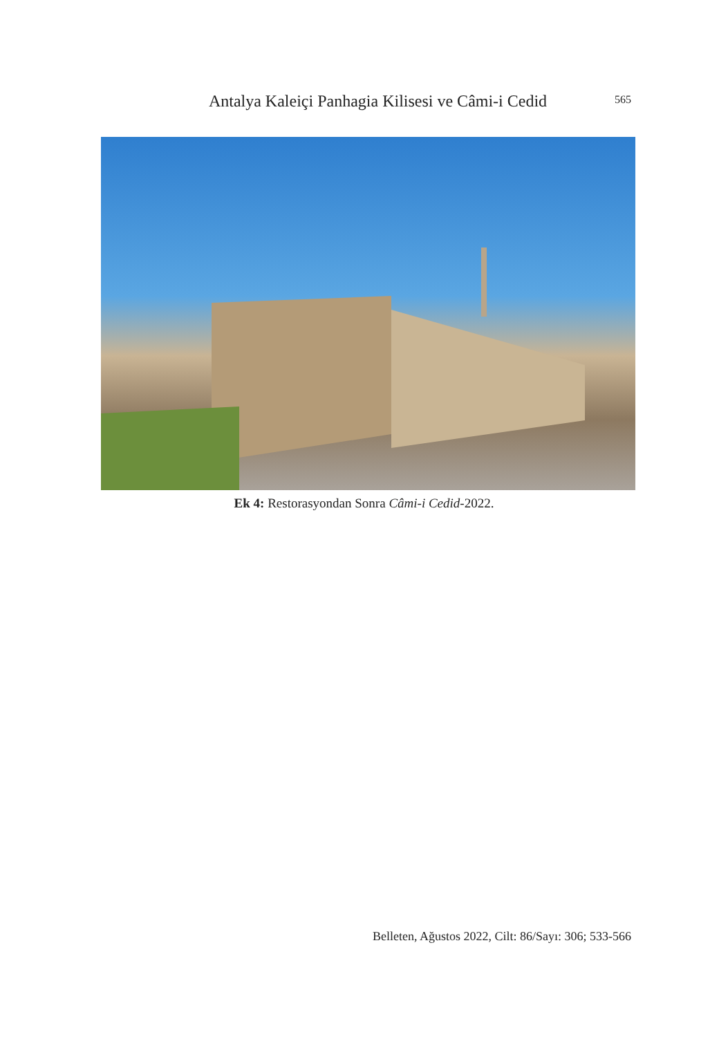Antalya Kaleiçi Panhagia Kilisesi ve Câmi-i Cedid
565
Ek 4: Restorasyondan Sonra Câmi-i Cedid-2022.
Belleten, Ağustos 2022, Cilt: 86/Sayı: 306; 533-566